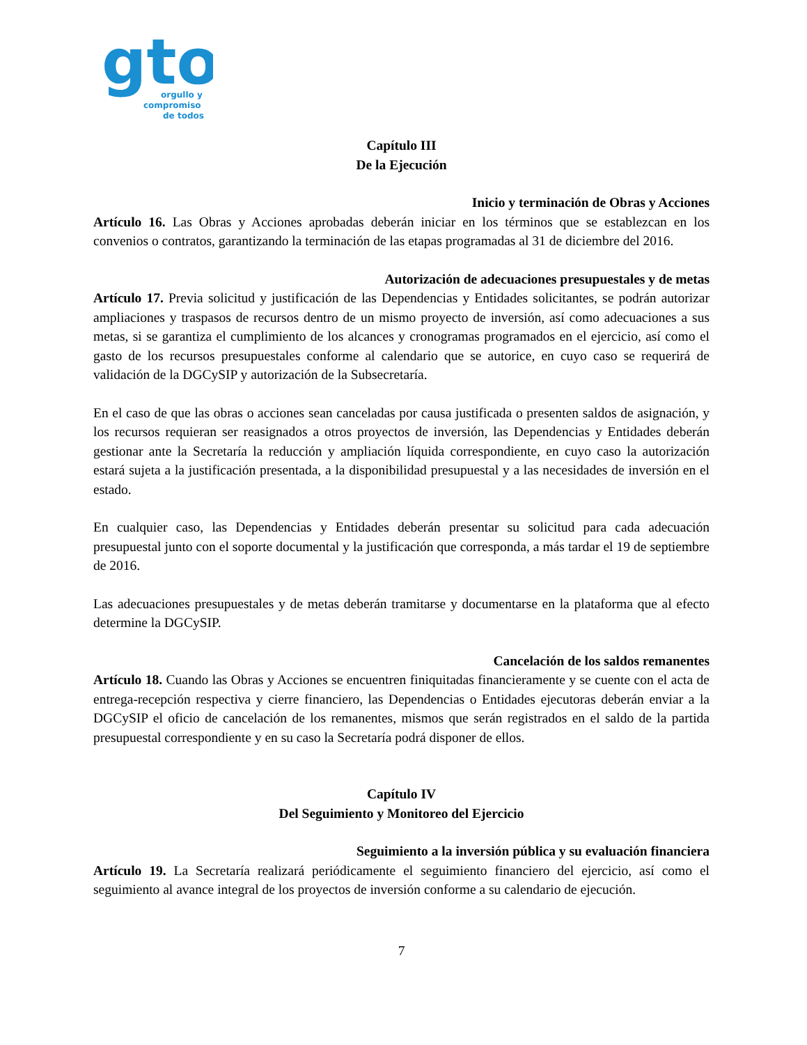gto
orgullo y
compromiso
de todos
Capítulo III
De la Ejecución
Inicio y terminación de Obras y Acciones
Artículo 16. Las Obras y Acciones aprobadas deberán iniciar en los términos que se establezcan en los convenios o contratos, garantizando la terminación de las etapas programadas al 31 de diciembre del 2016.
Autorización de adecuaciones presupuestales y de metas
Artículo 17. Previa solicitud y justificación de las Dependencias y Entidades solicitantes, se podrán autorizar ampliaciones y traspasos de recursos dentro de un mismo proyecto de inversión, así como adecuaciones a sus metas, si se garantiza el cumplimiento de los alcances y cronogramas programados en el ejercicio, así como el gasto de los recursos presupuestales conforme al calendario que se autorice, en cuyo caso se requerirá de validación de la DGCySIP y autorización de la Subsecretaría.
En el caso de que las obras o acciones sean canceladas por causa justificada o presenten saldos de asignación, y los recursos requieran ser reasignados a otros proyectos de inversión, las Dependencias y Entidades deberán gestionar ante la Secretaría la reducción y ampliación líquida correspondiente, en cuyo caso la autorización estará sujeta a la justificación presentada, a la disponibilidad presupuestal y a las necesidades de inversión en el estado.
En cualquier caso, las Dependencias y Entidades deberán presentar su solicitud para cada adecuación presupuestal junto con el soporte documental y la justificación que corresponda, a más tardar el 19 de septiembre de 2016.
Las adecuaciones presupuestales y de metas deberán tramitarse y documentarse en la plataforma que al efecto determine la DGCySIP.
Cancelación de los saldos remanentes
Artículo 18. Cuando las Obras y Acciones se encuentren finiquitadas financieramente y se cuente con el acta de entrega-recepción respectiva y cierre financiero, las Dependencias o Entidades ejecutoras deberán enviar a la DGCySIP el oficio de cancelación de los remanentes, mismos que serán registrados en el saldo de la partida presupuestal correspondiente y en su caso la Secretaría podrá disponer de ellos.
Capítulo IV
Del Seguimiento y Monitoreo del Ejercicio
Seguimiento a la inversión pública y su evaluación financiera
Artículo 19. La Secretaría realizará periódicamente el seguimiento financiero del ejercicio, así como el seguimiento al avance integral de los proyectos de inversión conforme a su calendario de ejecución.
7